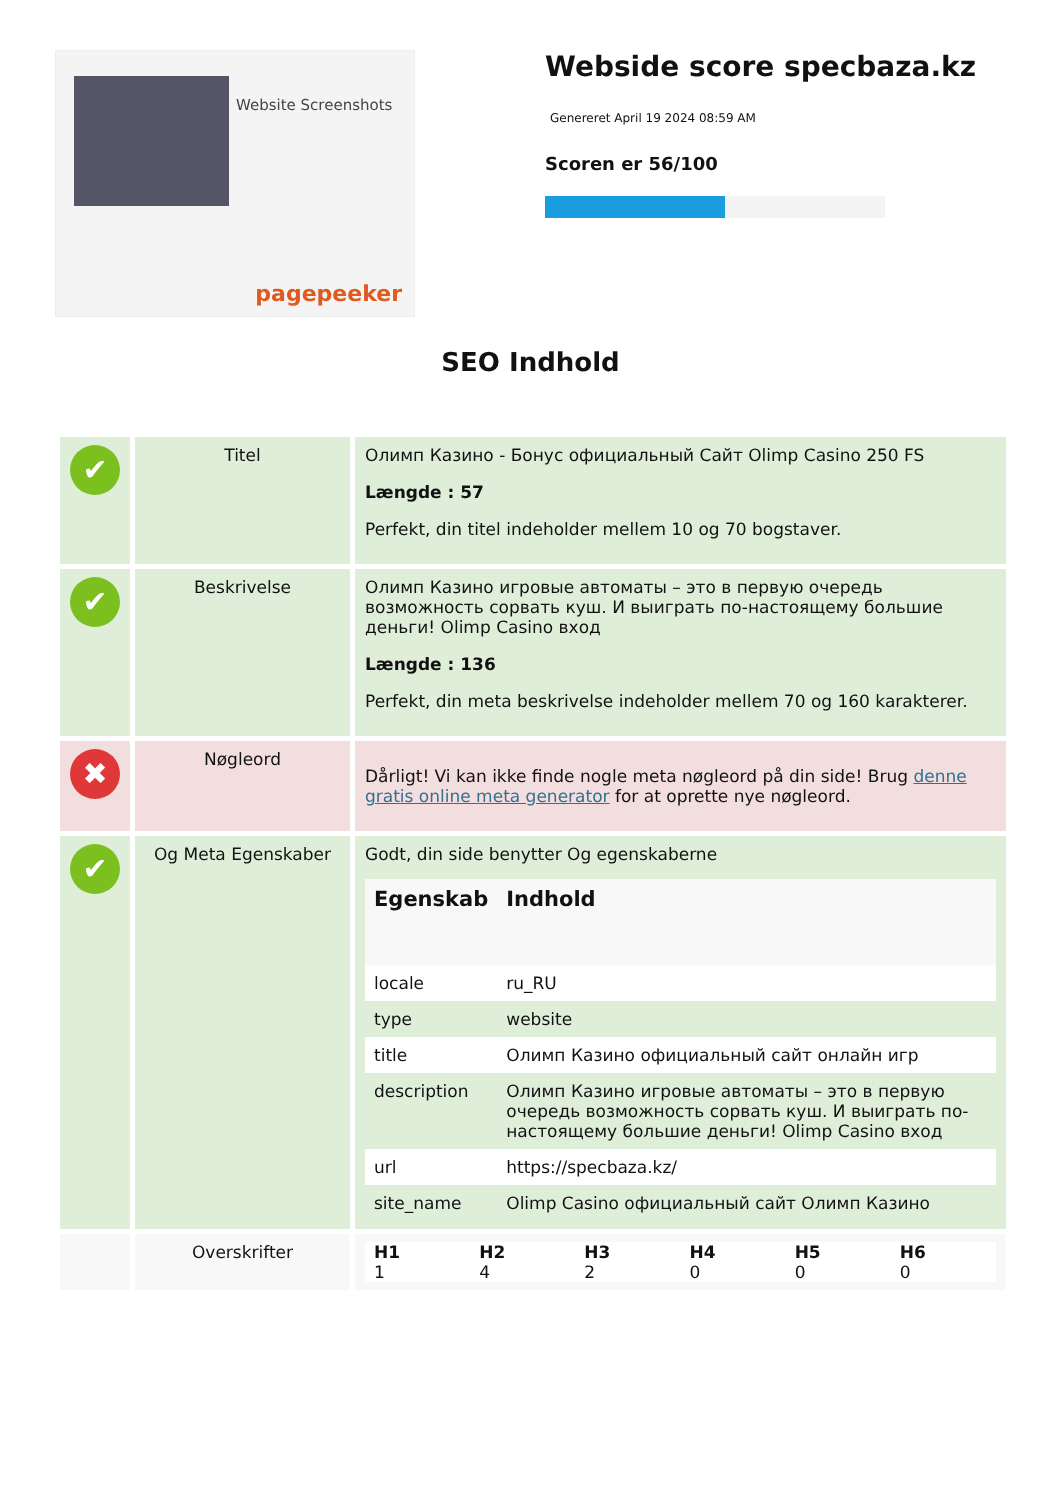Website Screenshots
pagepeeker
Webside score specbaza.kz
Genereret April 19 2024 08:59 AM
Scoren er 56/100
SEO Indhold
| ✔ | Titel | Олимп Казино - Бонус официальный Сайт Olimp Casino 250 FS Længde : 57 Perfekt, din titel indeholder mellem 10 og 70 bogstaver. |
| ✔ | Beskrivelse | Олимп Казино игровые автоматы – это в первую очередь возможность сорвать куш. И выиграть по-настоящему большие деньги! Olimp Casino вход Længde : 136 Perfekt, din meta beskrivelse indeholder mellem 70 og 160 karakterer. |
| ✖ | Nøgleord | Dårligt! Vi kan ikke finde nogle meta nøgleord på din side! Brug denne gratis online meta generator for at oprette nye nøgleord. |
| ✔ | Og Meta Egenskaber | Godt, din side benytter Og egenskaberne / Egenskab / Indhold / / --- / --- / / locale / ru_RU / / type / website / / title / Олимп Казино официальный сайт онлайн игр / / description / Олимп Казино игровые автоматы – это в первую очередь возможность сорвать куш. И выиграть по-настоящему большие деньги! Olimp Casino вход / / url / https://specbaza.kz/ / / site_name / Olimp Casino официальный сайт Олимп Казино / |
| | Overskrifter | / H1 / H2 / H3 / H4 / H5 / H6 / / --- / --- / --- / --- / --- / --- / / 1 / 4 / 2 / 0 / 0 / 0 / |